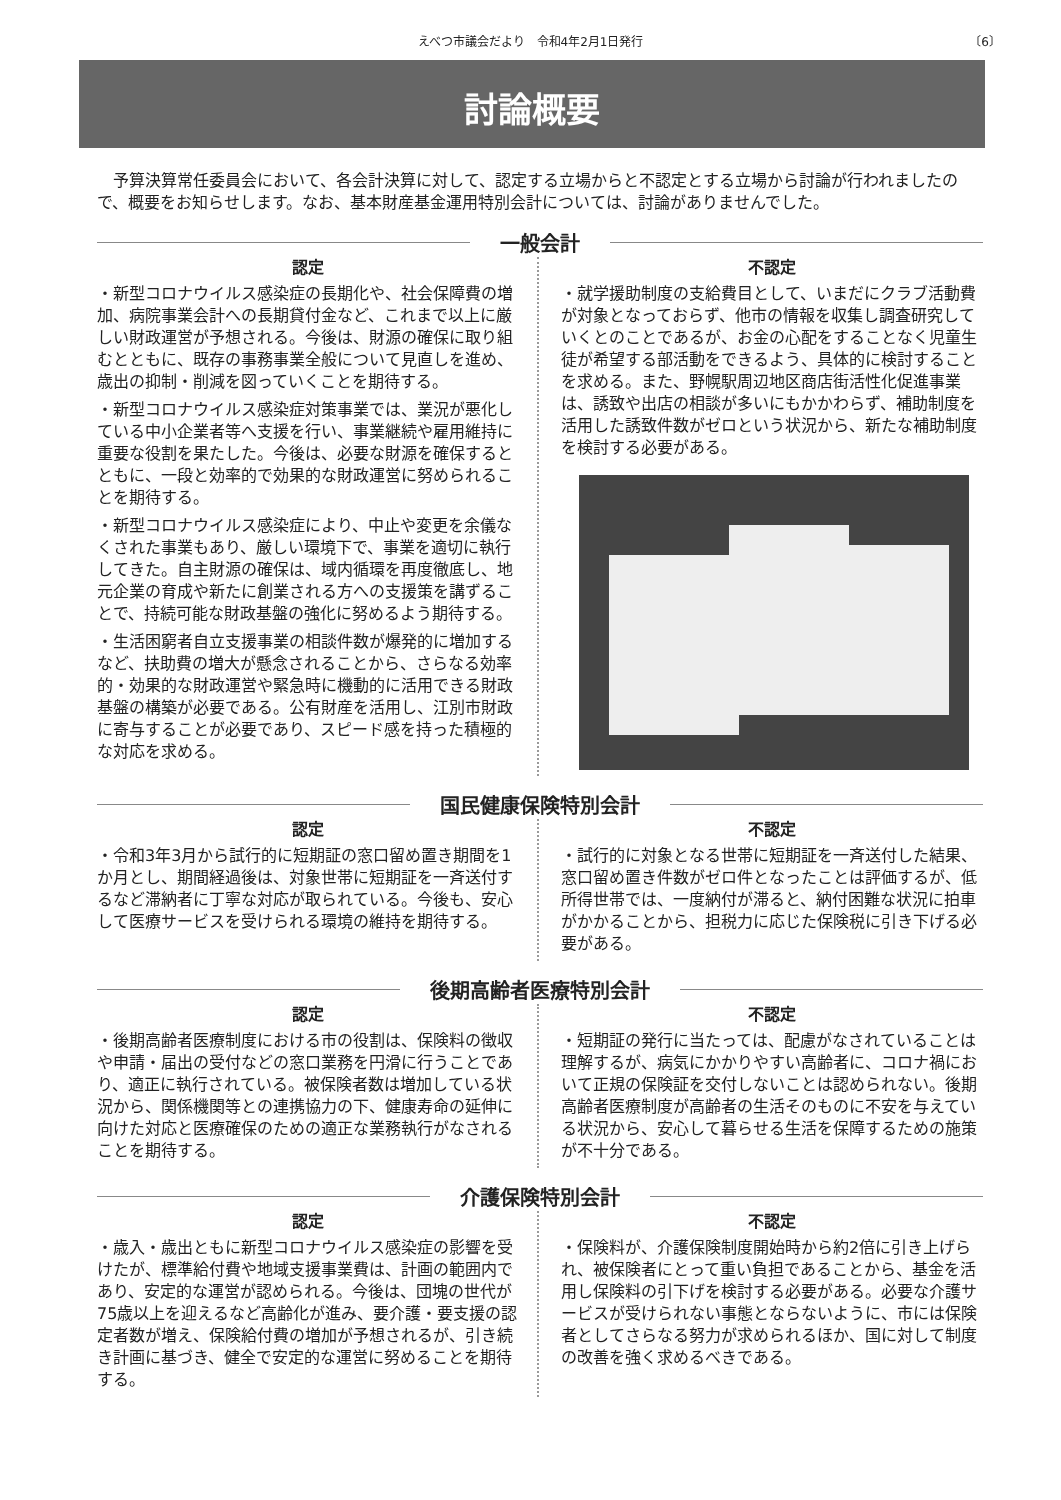えべつ市議会だより　令和4年2月1日発行 〔6〕
討論概要
予算決算常任委員会において、各会計決算に対して、認定する立場からと不認定とする立場から討論が行われましたので、概要をお知らせします。なお、基本財産基金運用特別会計については、討論がありませんでした。
一般会計
認定
・新型コロナウイルス感染症の長期化や、社会保障費の増加、病院事業会計への長期貸付金など、これまで以上に厳しい財政運営が予想される。今後は、財源の確保に取り組むとともに、既存の事務事業全般について見直しを進め、歳出の抑制・削減を図っていくことを期待する。
・新型コロナウイルス感染症対策事業では、業況が悪化している中小企業者等へ支援を行い、事業継続や雇用維持に重要な役割を果たした。今後は、必要な財源を確保するとともに、一段と効率的で効果的な財政運営に努められることを期待する。
・新型コロナウイルス感染症により、中止や変更を余儀なくされた事業もあり、厳しい環境下で、事業を適切に執行してきた。自主財源の確保は、域内循環を再度徹底し、地元企業の育成や新たに創業される方への支援策を講ずることで、持続可能な財政基盤の強化に努めるよう期待する。
・生活困窮者自立支援事業の相談件数が爆発的に増加するなど、扶助費の増大が懸念されることから、さらなる効率的・効果的な財政運営や緊急時に機動的に活用できる財政基盤の構築が必要である。公有財産を活用し、江別市財政に寄与することが必要であり、スピード感を持った積極的な対応を求める。
不認定
・就学援助制度の支給費目として、いまだにクラブ活動費が対象となっておらず、他市の情報を収集し調査研究していくとのことであるが、お金の心配をすることなく児童生徒が希望する部活動をできるよう、具体的に検討することを求める。また、野幌駅周辺地区商店街活性化促進事業は、誘致や出店の相談が多いにもかかわらず、補助制度を活用した誘致件数がゼロという状況から、新たな補助制度を検討する必要がある。
国民健康保険特別会計
認定
・令和3年3月から試行的に短期証の窓口留め置き期間を1か月とし、期間経過後は、対象世帯に短期証を一斉送付するなど滞納者に丁寧な対応が取られている。今後も、安心して医療サービスを受けられる環境の維持を期待する。
不認定
・試行的に対象となる世帯に短期証を一斉送付した結果、窓口留め置き件数がゼロ件となったことは評価するが、低所得世帯では、一度納付が滞ると、納付困難な状況に拍車がかかることから、担税力に応じた保険税に引き下げる必要がある。
後期高齢者医療特別会計
認定
・後期高齢者医療制度における市の役割は、保険料の徴収や申請・届出の受付などの窓口業務を円滑に行うことであり、適正に執行されている。被保険者数は増加している状況から、関係機関等との連携協力の下、健康寿命の延伸に向けた対応と医療確保のための適正な業務執行がなされることを期待する。
不認定
・短期証の発行に当たっては、配慮がなされていることは理解するが、病気にかかりやすい高齢者に、コロナ禍において正規の保険証を交付しないことは認められない。後期高齢者医療制度が高齢者の生活そのものに不安を与えている状況から、安心して暮らせる生活を保障するための施策が不十分である。
介護保険特別会計
認定
・歳入・歳出ともに新型コロナウイルス感染症の影響を受けたが、標準給付費や地域支援事業費は、計画の範囲内であり、安定的な運営が認められる。今後は、団塊の世代が75歳以上を迎えるなど高齢化が進み、要介護・要支援の認定者数が増え、保険給付費の増加が予想されるが、引き続き計画に基づき、健全で安定的な運営に努めることを期待する。
不認定
・保険料が、介護保険制度開始時から約2倍に引き上げられ、被保険者にとって重い負担であることから、基金を活用し保険料の引下げを検討する必要がある。必要な介護サービスが受けられない事態とならないように、市には保険者としてさらなる努力が求められるほか、国に対して制度の改善を強く求めるべきである。